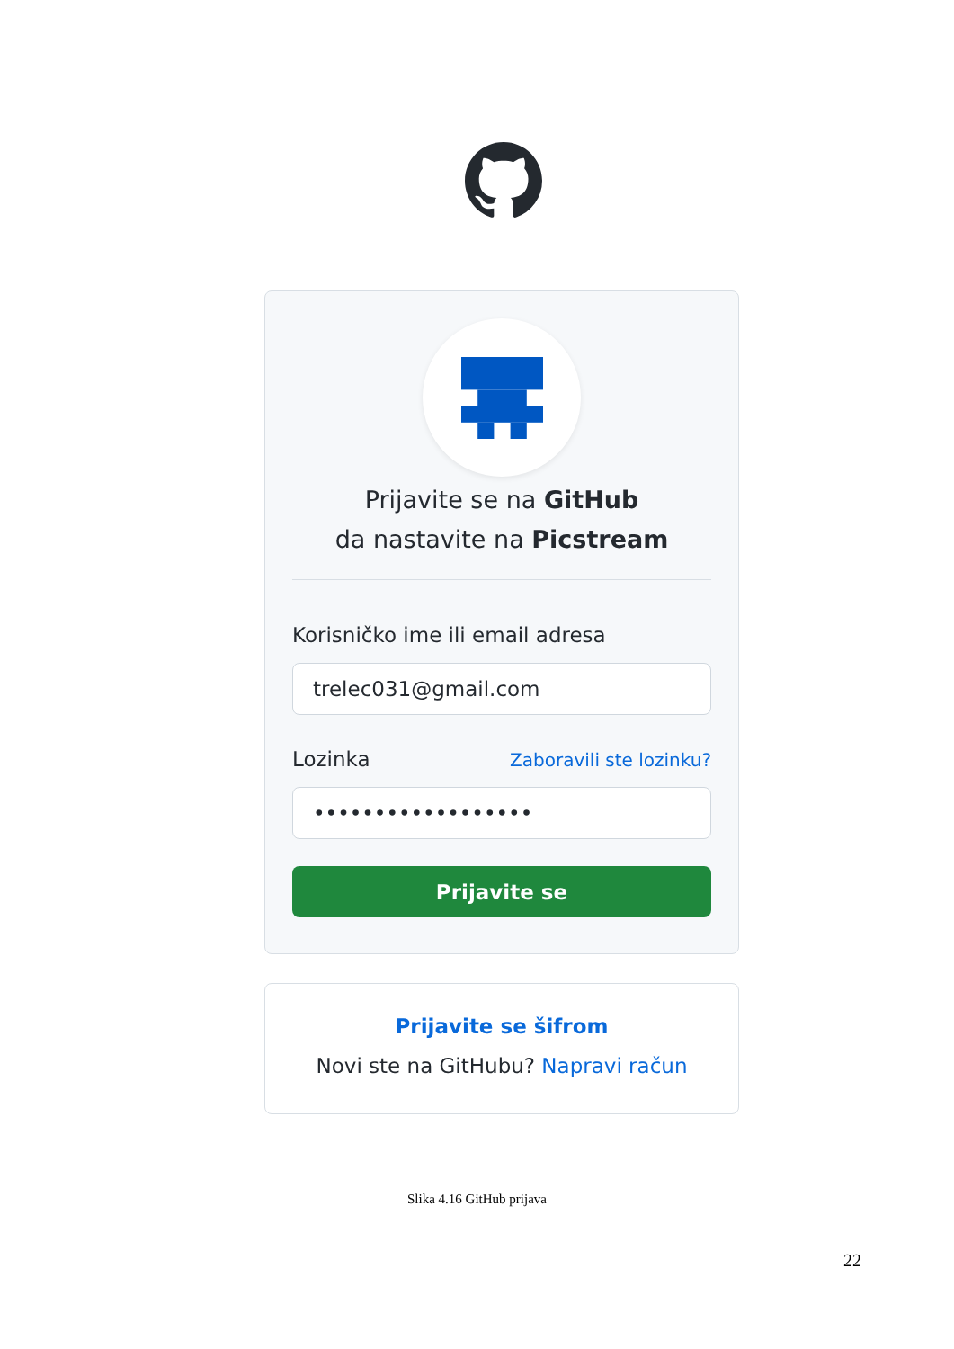Prijavite se na GitHub
da nastavite na Picstream
Korisničko ime ili email adresa
trelec031@gmail.com
Lozinka Zaboravili ste lozinku?
••••••••••••••••••
Prijavite se
Prijavite se šifrom
Novi ste na GitHubu? Napravi račun
Slika 4.16 GitHub prijava
22